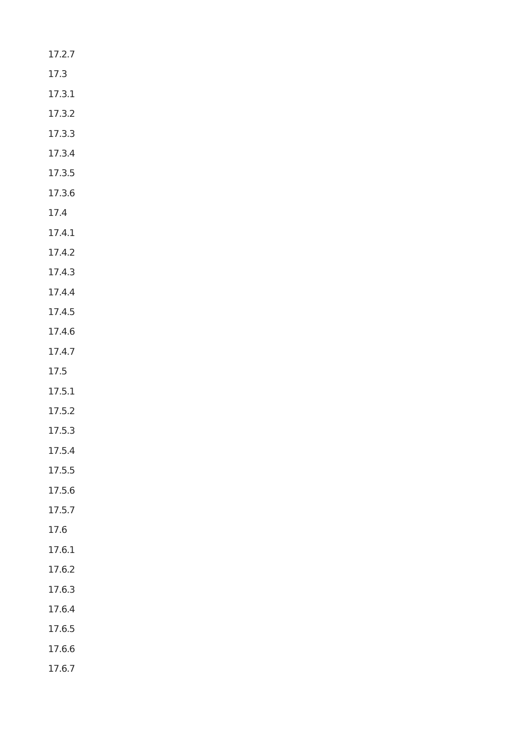17.2.7
17.3
17.3.1
17.3.2
17.3.3
17.3.4
17.3.5
17.3.6
17.4
17.4.1
17.4.2
17.4.3
17.4.4
17.4.5
17.4.6
17.4.7
17.5
17.5.1
17.5.2
17.5.3
17.5.4
17.5.5
17.5.6
17.5.7
17.6
17.6.1
17.6.2
17.6.3
17.6.4
17.6.5
17.6.6
17.6.7